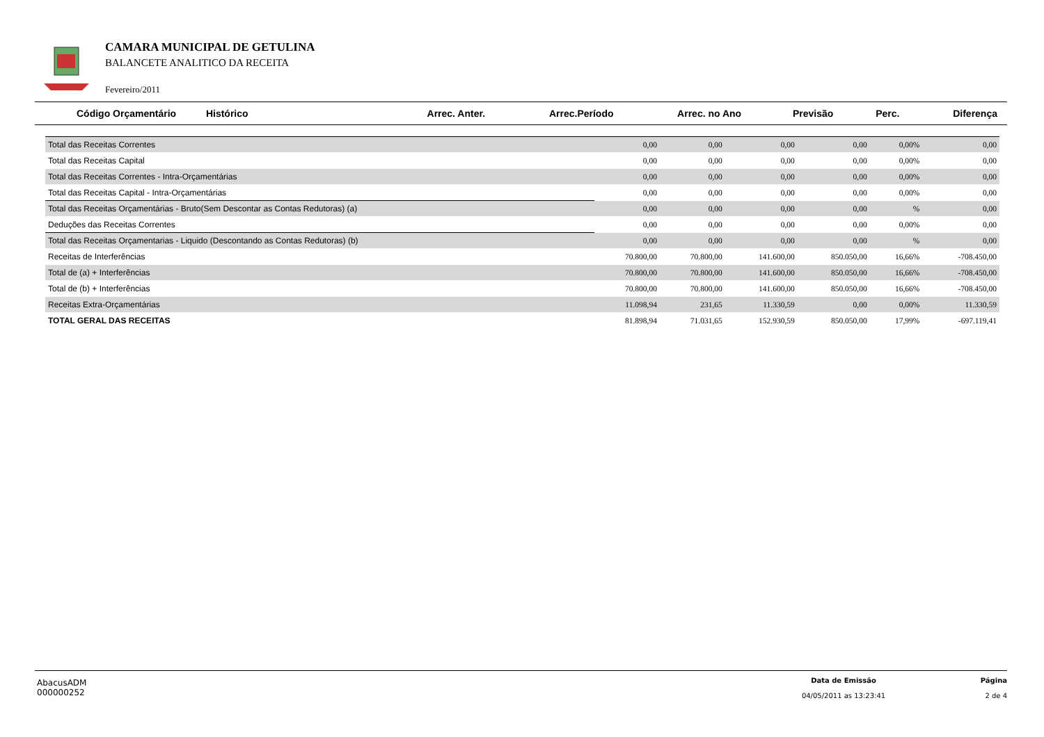CAMARA MUNICIPAL DE GETULINA
BALANCETE ANALITICO DA RECEITA
Fevereiro/2011
| Código Orçamentário Histórico | Arrec. Anter. | Arrec.Período | Arrec. no Ano | Previsão | Perc. | Diferença |
| --- | --- | --- | --- | --- | --- | --- |
| Total das Receitas Correntes | 0,00 | 0,00 | 0,00 | 0,00 | 0,00% | 0,00 |
| Total das Receitas Capital | 0,00 | 0,00 | 0,00 | 0,00 | 0,00% | 0,00 |
| Total das Receitas Correntes - Intra-Orçamentárias | 0,00 | 0,00 | 0,00 | 0,00 | 0,00% | 0,00 |
| Total das Receitas Capital - Intra-Orçamentárias | 0,00 | 0,00 | 0,00 | 0,00 | 0,00% | 0,00 |
| Total das Receitas Orçamentárias - Bruto(Sem Descontar as Contas Redutoras) (a) | 0,00 | 0,00 | 0,00 | 0,00 | % | 0,00 |
| Deduções das Receitas Correntes | 0,00 | 0,00 | 0,00 | 0,00 | 0,00% | 0,00 |
| Total das Receitas Orçamentarias - Liquido (Descontando as Contas Redutoras) (b) | 0,00 | 0,00 | 0,00 | 0,00 | % | 0,00 |
| Receitas de Interferências | 70.800,00 | 70.800,00 | 141.600,00 | 850.050,00 | 16,66% | -708.450,00 |
| Total de (a) + Interferências | 70.800,00 | 70.800,00 | 141.600,00 | 850.050,00 | 16,66% | -708.450,00 |
| Total de (b) + Interferências | 70.800,00 | 70.800,00 | 141.600,00 | 850.050,00 | 16,66% | -708.450,00 |
| Receitas Extra-Orçamentárias | 11.098,94 | 231,65 | 11.330,59 | 0,00 | 0,00% | 11.330,59 |
| TOTAL GERAL DAS RECEITAS | 81.898,94 | 71.031,65 | 152.930,59 | 850.050,00 | 17,99% | -697.119,41 |
AbacusADM
000000252
Data de Emissão
04/05/2011 as 13:23:41
Página
2 de 4